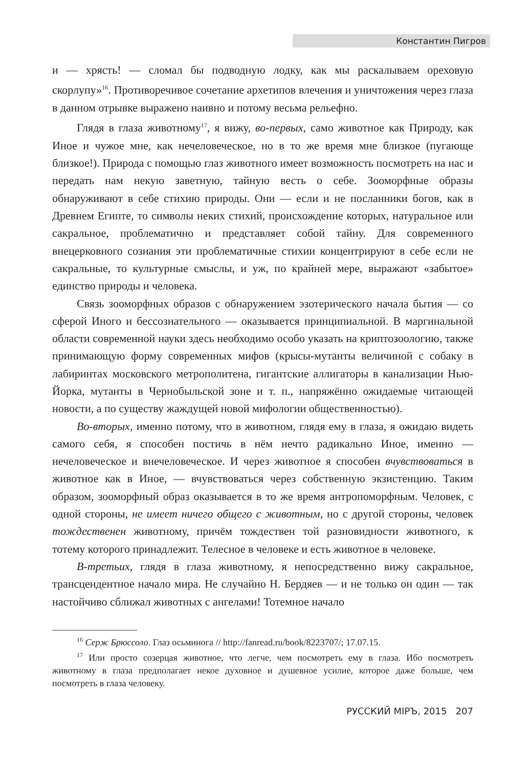Константин Пигров
и — хрясть! — сломал бы подводную лодку, как мы раскалываем ореховую скорлупу»<sup>16</sup>. Противоречивое сочетание архетипов влечения и уничтожения через глаза в данном отрывке выражено наивно и потому весьма рельефно.
Глядя в глаза животному<sup>17</sup>, я вижу, во-первых, само животное как Природу, как Иное и чужое мне, как нечеловеческое, но в то же время мне близкое (пугающе близкое!). Природа с помощью глаз животного имеет возможность посмотреть на нас и передать нам некую заветную, тайную весть о себе. Зооморфные образы обнаруживают в себе стихию природы. Они — если и не посланники богов, как в Древнем Египте, то символы неких стихий, происхождение которых, натуральное или сакральное, проблематично и представляет собой тайну. Для современного внецерковного сознания эти проблематичные стихии концентрируют в себе если не сакральные, то культурные смыслы, и уж, по крайней мере, выражают «забытое» единство природы и человека.
Связь зооморфных образов с обнаружением эзотерического начала бытия — со сферой Иного и бессознательного — оказывается принципиальной. В маргинальной области современной науки здесь необходимо особо указать на криптозоологию, также принимающую форму современных мифов (крысы-мутанты величиной с собаку в лабиринтах московского метрополитена, гигантские аллигаторы в канализации Нью-Йорка, мутанты в Чернобыльской зоне и т. п., напряжённо ожидаемые читающей новости, а по существу жаждущей новой мифологии общественностью).
Во-вторых, именно потому, что в животном, глядя ему в глаза, я ожидаю видеть самого себя, я способен постичь в нём нечто радикально Иное, именно — нечеловеческое и внечеловеческое. И через животное я способен вчувствоваться в животное как в Иное, — вчувствоваться через собственную экзистенцию. Таким образом, зооморфный образ оказывается в то же время антропоморфным. Человек, с одной стороны, не имеет ничего общего с животным, но с другой стороны, человек тождественен животному, причём тождествен той разновидности животного, к тотему которого принадлежит. Телесное в человеке и есть животное в человеке.
В-третьих, глядя в глаза животному, я непосредственно вижу сакральное, трансцендентное начало мира. Не случайно Н. Бердяев — и не только он один — так настойчиво сближал животных с ангелами! Тотемное начало
<sup>16</sup> Серж Брюссоло. Глаз осьминога // http://fanread.ru/book/8223707/; 17.07.15.
<sup>17</sup> Или просто созерцая животное, что легче, чем посмотреть ему в глаза. Ибо посмотреть животному в глаза предполагает некое духовное и душевное усилие, которое даже больше, чем посмотреть в глаза человеку.
РУССКИЙ МIРЪ, 2015 207